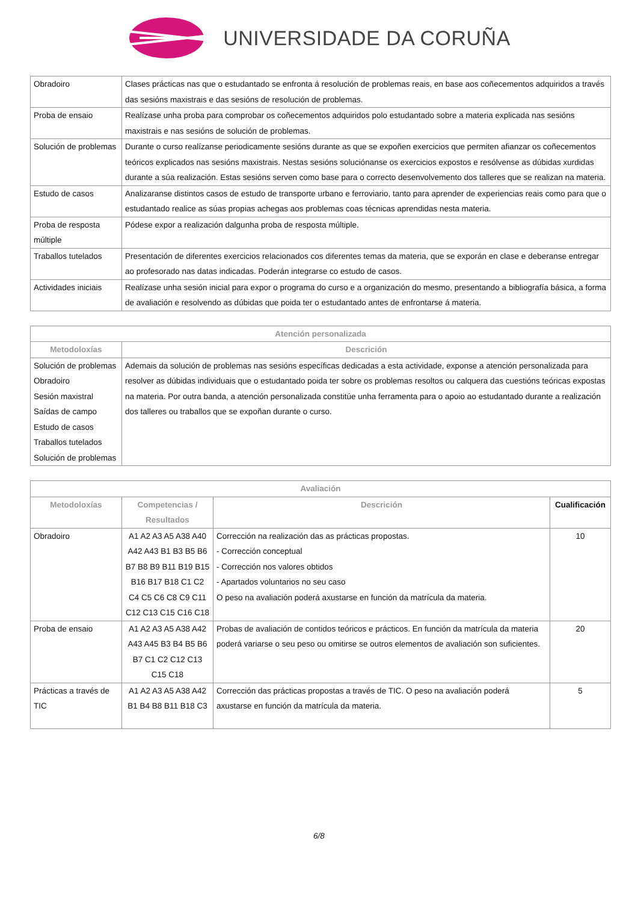UNIVERSIDADE DA CORUÑA
| Obradoiro | Clases prácticas nas que o estudantado se enfronta á resolución de problemas reais, en base aos coñecementos adquiridos a través das sesións maxistrais e das sesións de resolución de problemas. |
| Proba de ensaio | Realízase unha proba para comprobar os coñecementos adquiridos polo estudantado sobre a materia explicada nas sesións maxistrais e nas sesións de solución de problemas. |
| Solución de problemas | Durante o curso realízanse periodicamente sesións durante as que se expoñen exercicios que permiten afianzar os coñecementos teóricos explicados nas sesións maxistrais. Nestas sesións soluciónanse os exercicios expostos e resólvense as dúbidas xurdidas durante a súa realización. Estas sesións serven como base para o correcto desenvolvemento dos talleres que se realizan na materia. |
| Estudo de casos | Analizaranse distintos casos de estudo de transporte urbano e ferroviario, tanto para aprender de experiencias reais como para que o estudantado realice as súas propias achegas aos problemas coas técnicas aprendidas nesta materia. |
| Proba de resposta múltiple | Pódese expor a realización dalgunha proba de resposta múltiple. |
| Traballos tutelados | Presentación de diferentes exercicios relacionados cos diferentes temas da materia, que se exporán en clase e deberanse entregar ao profesorado nas datas indicadas. Poderán integrarse co estudo de casos. |
| Actividades iniciais | Realízase unha sesión inicial para expor o programa do curso e a organización do mesmo, presentando a bibliografía básica, a forma de avaliación e resolvendo as dúbidas que poida ter o estudantado antes de enfrontarse á materia. |
| Atención personalizada | |
| --- | --- |
| Metodoloxías | Descrición |
| Solución de problemas Obradoiro Sesión maxistral Saídas de campo Estudo de casos Traballos tutelados Solución de problemas | Ademais da solución de problemas nas sesións específicas dedicadas a esta actividade, exponse a atención personalizada para resolver as dúbidas individuais que o estudantado poida ter sobre os problemas resoltos ou calquera das cuestións teóricas expostas na materia. Por outra banda, a atención personalizada constitúe unha ferramenta para o apoio ao estudantado durante a realización dos talleres ou traballos que se expoñan durante o curso. |
| Avaliación | | | |
| --- | --- | --- | --- |
| Metodoloxías | Competencias / Resultados | Descrición | Cualificación |
| Obradoiro | A1 A2 A3 A5 A38 A40 A42 A43 B1 B3 B5 B6 B7 B8 B9 B11 B19 B15 B16 B17 B18 C1 C2 C4 C5 C6 C8 C9 C11 C12 C13 C15 C16 C18 | Corrección na realización das as prácticas propostas. - Corrección conceptual - Corrección nos valores obtidos - Apartados voluntarios no seu caso O peso na avaliación poderá axustarse en función da matrícula da materia. | 10 |
| Proba de ensaio | A1 A2 A3 A5 A38 A42 A43 A45 B3 B4 B5 B6 B7 C1 C2 C12 C13 C15 C18 | Probas de avaliación de contidos teóricos e prácticos. En función da matrícula da materia poderá variarse o seu peso ou omitirse se outros elementos de avaliación son suficientes. | 20 |
| Prácticas a través de TIC | A1 A2 A3 A5 A38 A42 B1 B4 B8 B11 B18 C3 | Corrección das prácticas propostas a través de TIC. O peso na avaliación poderá axustarse en función da matrícula da materia. | 5 |
6/8